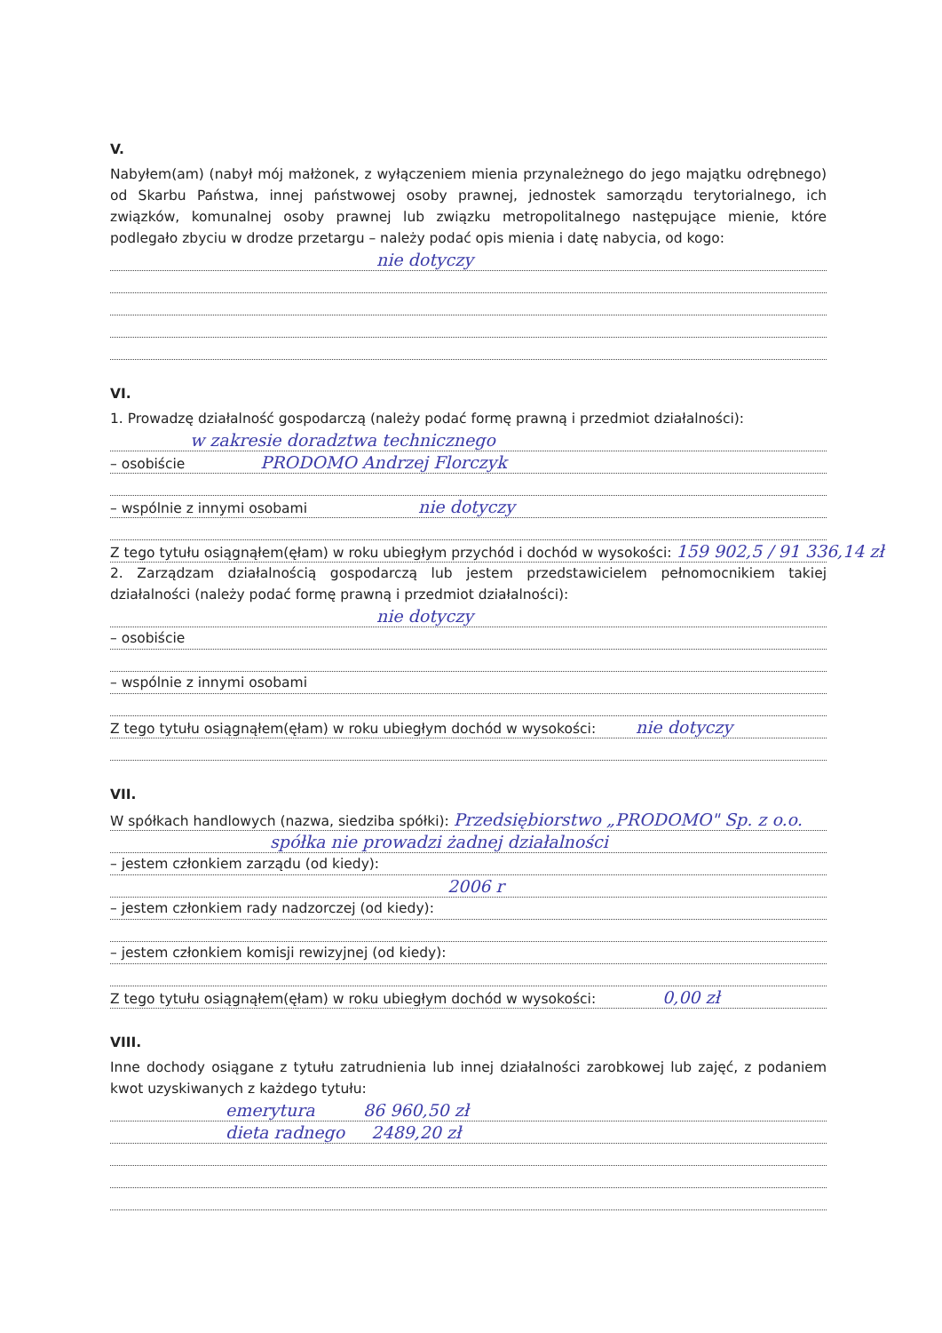V.
Nabyłem(am) (nabył mój małżonek, z wyłączeniem mienia przynależnego do jego majątku odrębnego) od Skarbu Państwa, innej państwowej osoby prawnej, jednostek samorządu terytorialnego, ich związków, komunalnej osoby prawnej lub związku metropolitalnego następujące mienie, które podlegało zbyciu w drodze przetargu – należy podać opis mienia i datę nabycia, od kogo:
nie dotyczy
VI.
1. Prowadzę działalność gospodarczą (należy podać formę prawną i przedmiot działalności):
w zakresie doradztwa technicznego
– osobiście PRODOMO Andrzej Florczyk
– wspólnie z innymi osobami nie dotyczy
Z tego tytułu osiągnąłem(ęłam) w roku ubiegłym przychód i dochód w wysokości: 159 902,5 / 91 336,14 zł
2. Zarządzam działalnością gospodarczą lub jestem przedstawicielem pełnomocnikiem takiej działalności (należy podać formę prawną i przedmiot działalności):
nie dotyczy
– osobiście
– wspólnie z innymi osobami
Z tego tytułu osiągnąłem(ęłam) w roku ubiegłym dochód w wysokości: nie dotyczy
VII.
W spółkach handlowych (nazwa, siedziba spółki): Przedsiębiorstwo „PRODOMO" Sp. z o.o.
spółka nie prowadzi żadnej działalności
– jestem członkiem zarządu (od kiedy):
2006 r
– jestem członkiem rady nadzorczej (od kiedy):
– jestem członkiem komisji rewizyjnej (od kiedy):
Z tego tytułu osiągnąłem(ęłam) w roku ubiegłym dochód w wysokości: 0,00 zł
VIII.
Inne dochody osiągane z tytułu zatrudnienia lub innej działalności zarobkowej lub zajęć, z podaniem kwot uzyskiwanych z każdego tytułu:
emerytura 86 960,50 zł
dieta radnego 2489,20 zł